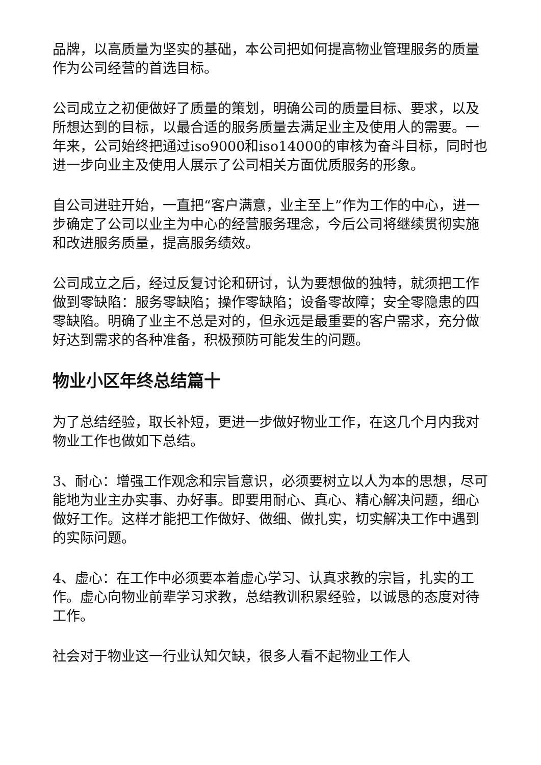品牌，以高质量为坚实的基础，本公司把如何提高物业管理服务的质量作为公司经营的首选目标。
公司成立之初便做好了质量的策划，明确公司的质量目标、要求，以及所想达到的目标，以最合适的服务质量去满足业主及使用人的需要。一年来，公司始终把通过iso9000和iso14000的审核为奋斗目标，同时也进一步向业主及使用人展示了公司相关方面优质服务的形象。
自公司进驻开始，一直把“客户满意，业主至上”作为工作的中心，进一步确定了公司以业主为中心的经营服务理念，今后公司将继续贯彻实施和改进服务质量，提高服务绩效。
公司成立之后，经过反复讨论和研讨，认为要想做的独特，就须把工作做到零缺陷：服务零缺陷；操作零缺陷；设备零故障；安全零隐患的四零缺陷。明确了业主不总是对的，但永远是最重要的客户需求，充分做好达到需求的各种准备，积极预防可能发生的问题。
物业小区年终总结篇十
为了总结经验，取长补短，更进一步做好物业工作，在这几个月内我对物业工作也做如下总结。
3、耐心：增强工作观念和宗旨意识，必须要树立以人为本的思想，尽可能地为业主办实事、办好事。即要用耐心、真心、精心解决问题，细心做好工作。这样才能把工作做好、做细、做扎实，切实解决工作中遇到的实际问题。
4、虚心：在工作中必须要本着虚心学习、认真求教的宗旨，扎实的工作。虚心向物业前辈学习求教，总结教训积累经验，以诚恳的态度对待工作。
社会对于物业这一行业认知欠缺，很多人看不起物业工作人